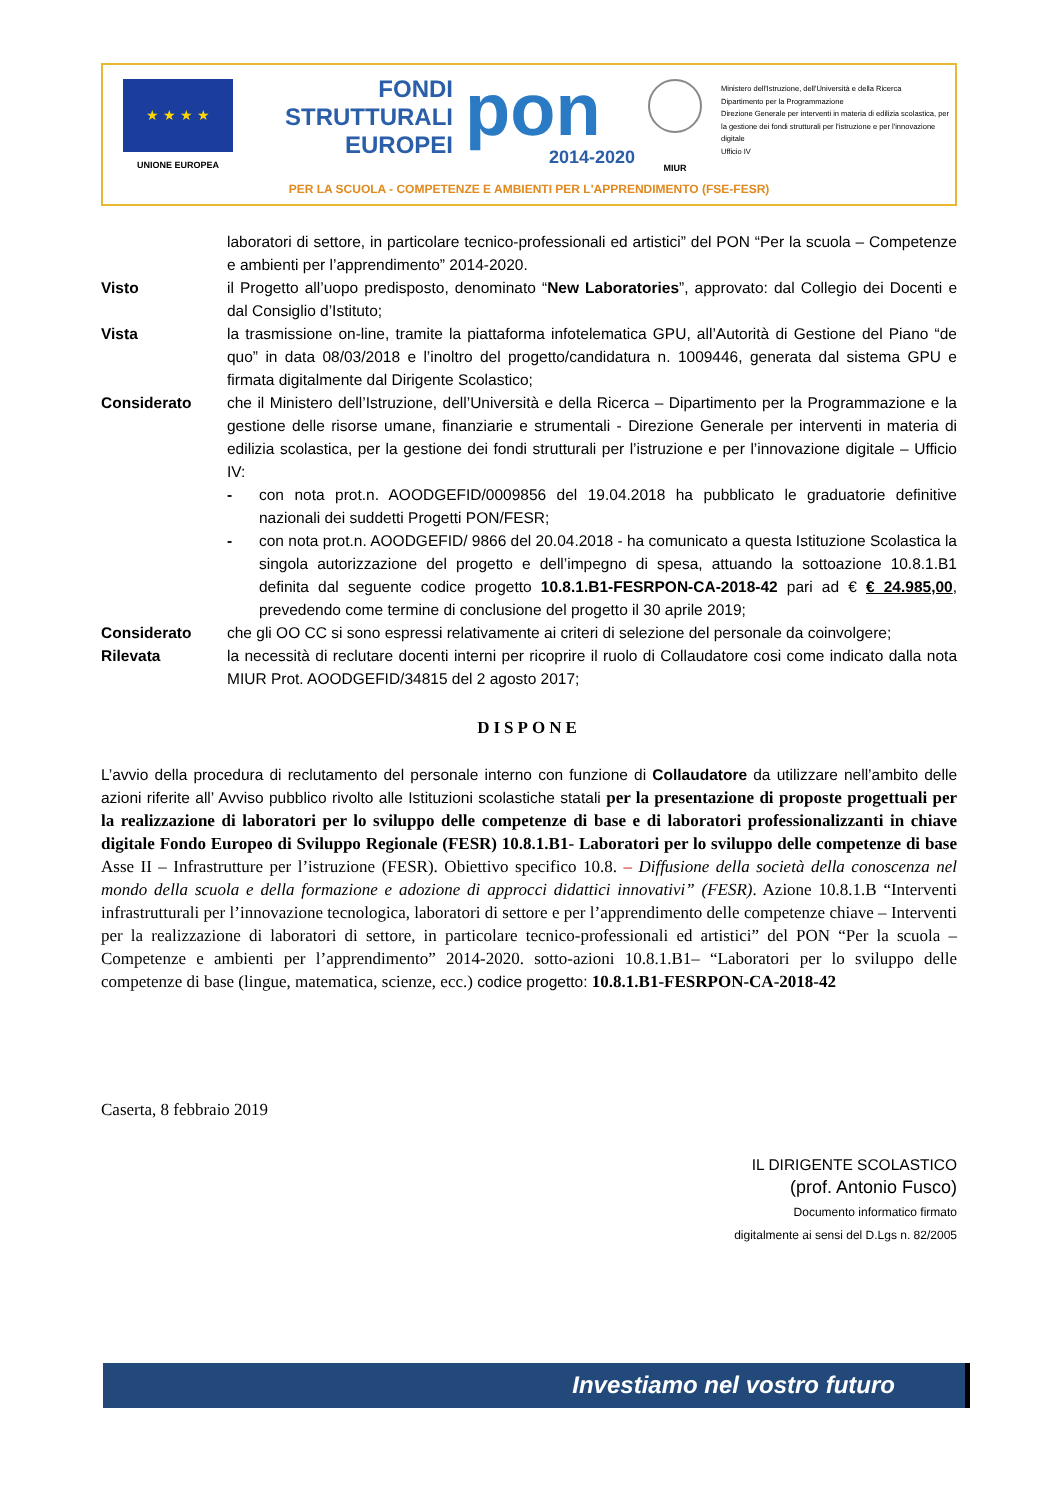★ ★ ★ ★
UNIONE EUROPEA
FONDI
STRUTTURALI
EUROPEI
pon
2014-2020
MIUR
Ministero dell'Istruzione, dell'Università e della Ricerca
Dipartimento per la Programmazione
Direzione Generale per interventi in materia di edilizia scolastica, per la gestione dei fondi strutturali per l'istruzione e per l'innovazione digitale
Ufficio IV
PER LA SCUOLA - COMPETENZE E AMBIENTI PER L'APPRENDIMENTO (FSE-FESR)
laboratori di settore, in particolare tecnico-professionali ed artistici” del PON “Per la scuola – Competenze e ambienti per l’apprendimento” 2014-2020.
Visto il Progetto all’uopo predisposto, denominato “New Laboratories”, approvato: dal Collegio dei Docenti e dal Consiglio d’Istituto;
Vista la trasmissione on-line, tramite la piattaforma infotelematica GPU, all’Autorità di Gestione del Piano “de quo” in data 08/03/2018 e l’inoltro del progetto/candidatura n. 1009446, generata dal sistema GPU e firmata digitalmente dal Dirigente Scolastico;
Considerato che il Ministero dell’Istruzione, dell’Università e della Ricerca – Dipartimento per la Programmazione e la gestione delle risorse umane, finanziarie e strumentali - Direzione Generale per interventi in materia di edilizia scolastica, per la gestione dei fondi strutturali per l’istruzione e per l’innovazione digitale – Ufficio IV:
- con nota prot.n. AOODGEFID/0009856 del 19.04.2018 ha pubblicato le graduatorie definitive nazionali dei suddetti Progetti PON/FESR;
- con nota prot.n. AOODGEFID/ 9866 del 20.04.2018 - ha comunicato a questa Istituzione Scolastica la singola autorizzazione del progetto e dell’impegno di spesa, attuando la sottoazione 10.8.1.B1 definita dal seguente codice progetto 10.8.1.B1-FESRPON-CA-2018-42 pari ad € € 24.985,00, prevedendo come termine di conclusione del progetto il 30 aprile 2019;
Considerato che gli OO CC si sono espressi relativamente ai criteri di selezione del personale da coinvolgere;
Rilevata la necessità di reclutare docenti interni per ricoprire il ruolo di Collaudatore cosi come indicato dalla nota MIUR Prot. AOODGEFID/34815 del 2 agosto 2017;
DISPONE
L’avvio della procedura di reclutamento del personale interno con funzione di Collaudatore da utilizzare nell’ambito delle azioni riferite all’ Avviso pubblico rivolto alle Istituzioni scolastiche statali per la presentazione di proposte progettuali per la realizzazione di laboratori per lo sviluppo delle competenze di base e di laboratori professionalizzanti in chiave digitale Fondo Europeo di Sviluppo Regionale (FESR) 10.8.1.B1- Laboratori per lo sviluppo delle competenze di base Asse II – Infrastrutture per l’istruzione (FESR). Obiettivo specifico 10.8. – Diffusione della società della conoscenza nel mondo della scuola e della formazione e adozione di approcci didattici innovativi” (FESR). Azione 10.8.1.B “Interventi infrastrutturali per l’innovazione tecnologica, laboratori di settore e per l’apprendimento delle competenze chiave – Interventi per la realizzazione di laboratori di settore, in particolare tecnico-professionali ed artistici” del PON “Per la scuola – Competenze e ambienti per l’apprendimento” 2014-2020. sotto-azioni 10.8.1.B1– “Laboratori per lo sviluppo delle competenze di base (lingue, matematica, scienze, ecc.) codice progetto: 10.8.1.B1-FESRPON-CA-2018-42
Caserta, 8 febbraio 2019
IL DIRIGENTE SCOLASTICO
(prof. Antonio Fusco)
Documento informatico firmato
digitalmente ai sensi del D.Lgs n. 82/2005
Investiamo nel vostro futuro